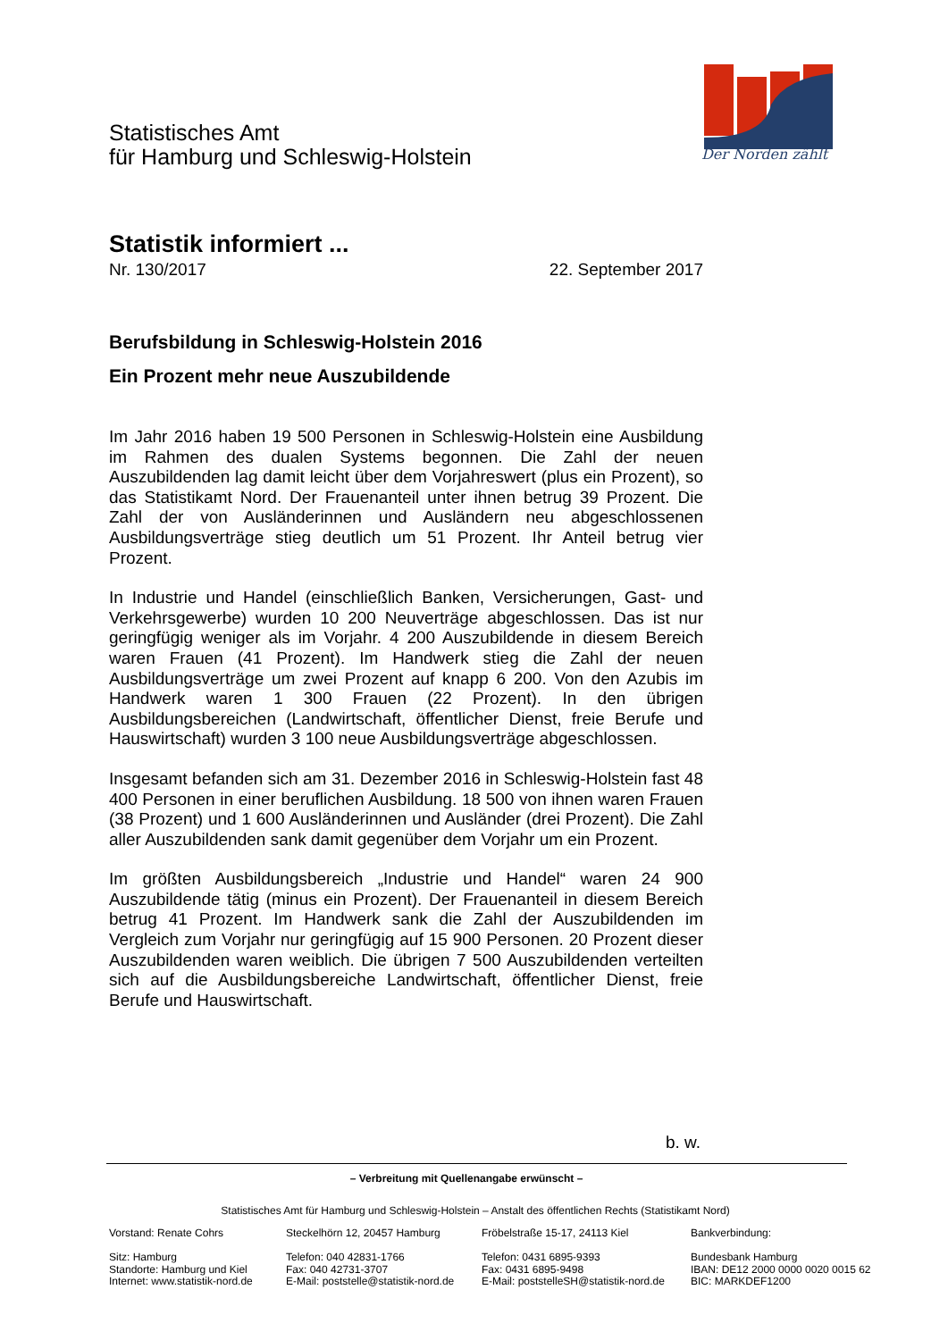Statistisches Amt
für Hamburg und Schleswig-Holstein
Der Norden zählt
Statistik informiert ...
Nr. 130/2017 22. September 2017
Berufsbildung in Schleswig-Holstein 2016
Ein Prozent mehr neue Auszubildende
Im Jahr 2016 haben 19 500 Personen in Schleswig-Holstein eine Ausbildung im Rahmen des dualen Systems begonnen. Die Zahl der neuen Auszubildenden lag damit leicht über dem Vorjahreswert (plus ein Prozent), so das Statistikamt Nord. Der Frauenanteil unter ihnen betrug 39 Prozent. Die Zahl der von Ausländerinnen und Ausländern neu abgeschlossenen Ausbildungsverträge stieg deutlich um 51 Prozent. Ihr Anteil betrug vier Prozent.
In Industrie und Handel (einschließlich Banken, Versicherungen, Gast- und Verkehrsgewerbe) wurden 10 200 Neuverträge abgeschlossen. Das ist nur geringfügig weniger als im Vorjahr. 4 200 Auszubildende in diesem Bereich waren Frauen (41 Prozent). Im Handwerk stieg die Zahl der neuen Ausbildungsverträge um zwei Prozent auf knapp 6 200. Von den Azubis im Handwerk waren 1 300 Frauen (22 Prozent). In den übrigen Ausbildungsbereichen (Landwirtschaft, öffentlicher Dienst, freie Berufe und Hauswirtschaft) wurden 3 100 neue Ausbildungsverträge abgeschlossen.
Insgesamt befanden sich am 31. Dezember 2016 in Schleswig-Holstein fast 48 400 Personen in einer beruflichen Ausbildung. 18 500 von ihnen waren Frauen (38 Prozent) und 1 600 Ausländerinnen und Ausländer (drei Prozent). Die Zahl aller Auszubildenden sank damit gegenüber dem Vorjahr um ein Prozent.
Im größten Ausbildungsbereich „Industrie und Handel“ waren 24 900 Auszubildende tätig (minus ein Prozent). Der Frauenanteil in diesem Bereich betrug 41 Prozent. Im Handwerk sank die Zahl der Auszubildenden im Vergleich zum Vorjahr nur geringfügig auf 15 900 Personen. 20 Prozent dieser Auszubildenden waren weiblich. Die übrigen 7 500 Auszubildenden verteilten sich auf die Ausbildungsbereiche Landwirtschaft, öffentlicher Dienst, freie Berufe und Hauswirtschaft.
b. w.
– Verbreitung mit Quellenangabe erwünscht –
Statistisches Amt für Hamburg und Schleswig-Holstein – Anstalt des öffentlichen Rechts (Statistikamt Nord)
Vorstand: Renate Cohrs
Sitz: Hamburg
Standorte: Hamburg und Kiel
Internet: www.statistik-nord.de
Steckelhörn 12, 20457 Hamburg
Telefon: 040 42831-1766
Fax: 040 42731-3707
E-Mail: poststelle@statistik-nord.de
Fröbelstraße 15-17, 24113 Kiel
Telefon: 0431 6895-9393
Fax: 0431 6895-9498
E-Mail: poststelleSH@statistik-nord.de
Bankverbindung:
Bundesbank Hamburg
IBAN: DE12 2000 0000 0020 0015 62
BIC: MARKDEF1200